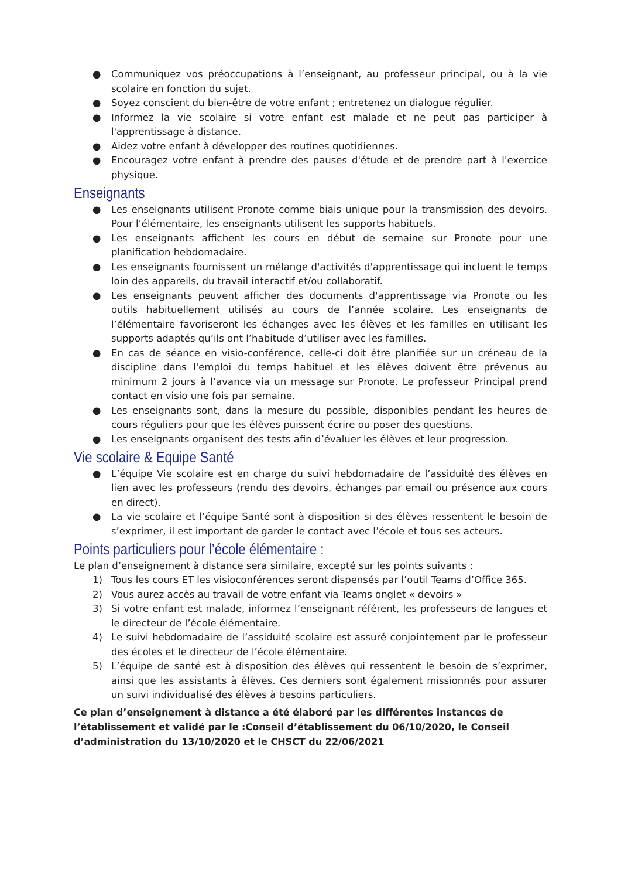● Communiquez vos préoccupations à l’enseignant, au professeur principal, ou à la vie scolaire en fonction du sujet.
● Soyez conscient du bien-être de votre enfant ; entretenez un dialogue régulier.
● Informez la vie scolaire si votre enfant est malade et ne peut pas participer à l'apprentissage à distance.
● Aidez votre enfant à développer des routines quotidiennes.
● Encouragez votre enfant à prendre des pauses d'étude et de prendre part à l'exercice physique.
Enseignants
● Les enseignants utilisent Pronote comme biais unique pour la transmission des devoirs. Pour l’élémentaire, les enseignants utilisent les supports habituels.
● Les enseignants affichent les cours en début de semaine sur Pronote pour une planification hebdomadaire.
● Les enseignants fournissent un mélange d'activités d'apprentissage qui incluent le temps loin des appareils, du travail interactif et/ou collaboratif.
● Les enseignants peuvent afficher des documents d'apprentissage via Pronote ou les outils habituellement utilisés au cours de l’année scolaire. Les enseignants de l’élémentaire favoriseront les échanges avec les élèves et les familles en utilisant les supports adaptés qu’ils ont l’habitude d’utiliser avec les familles.
● En cas de séance en visio-conférence, celle-ci doit être planifiée sur un créneau de la discipline dans l'emploi du temps habituel et les élèves doivent être prévenus au minimum 2 jours à l’avance via un message sur Pronote. Le professeur Principal prend contact en visio une fois par semaine.
● Les enseignants sont, dans la mesure du possible, disponibles pendant les heures de cours réguliers pour que les élèves puissent écrire ou poser des questions.
● Les enseignants organisent des tests afin d’évaluer les élèves et leur progression.
Vie scolaire & Equipe Santé
● L’équipe Vie scolaire est en charge du suivi hebdomadaire de l’assiduité des élèves en lien avec les professeurs (rendu des devoirs, échanges par email ou présence aux cours en direct).
● La vie scolaire et l’équipe Santé sont à disposition si des élèves ressentent le besoin de s’exprimer, il est important de garder le contact avec l’école et tous ses acteurs.
Points particuliers pour l’école élémentaire :
Le plan d’enseignement à distance sera similaire, excepté sur les points suivants :
1) Tous les cours ET les visioconférences seront dispensés par l’outil Teams d’Office 365.
2) Vous aurez accès au travail de votre enfant via Teams onglet « devoirs »
3) Si votre enfant est malade, informez l’enseignant référent, les professeurs de langues et le directeur de l’école élémentaire.
4) Le suivi hebdomadaire de l’assiduité scolaire est assuré conjointement par le professeur des écoles et le directeur de l’école élémentaire.
5) L’équipe de santé est à disposition des élèves qui ressentent le besoin de s’exprimer, ainsi que les assistants à élèves. Ces derniers sont également missionnés pour assurer un suivi individualisé des élèves à besoins particuliers.
Ce plan d’enseignement à distance a été élaboré par les différentes instances de l’établissement et validé par le :Conseil d’établissement du 06/10/2020, le Conseil d’administration du 13/10/2020 et le CHSCT du 22/06/2021